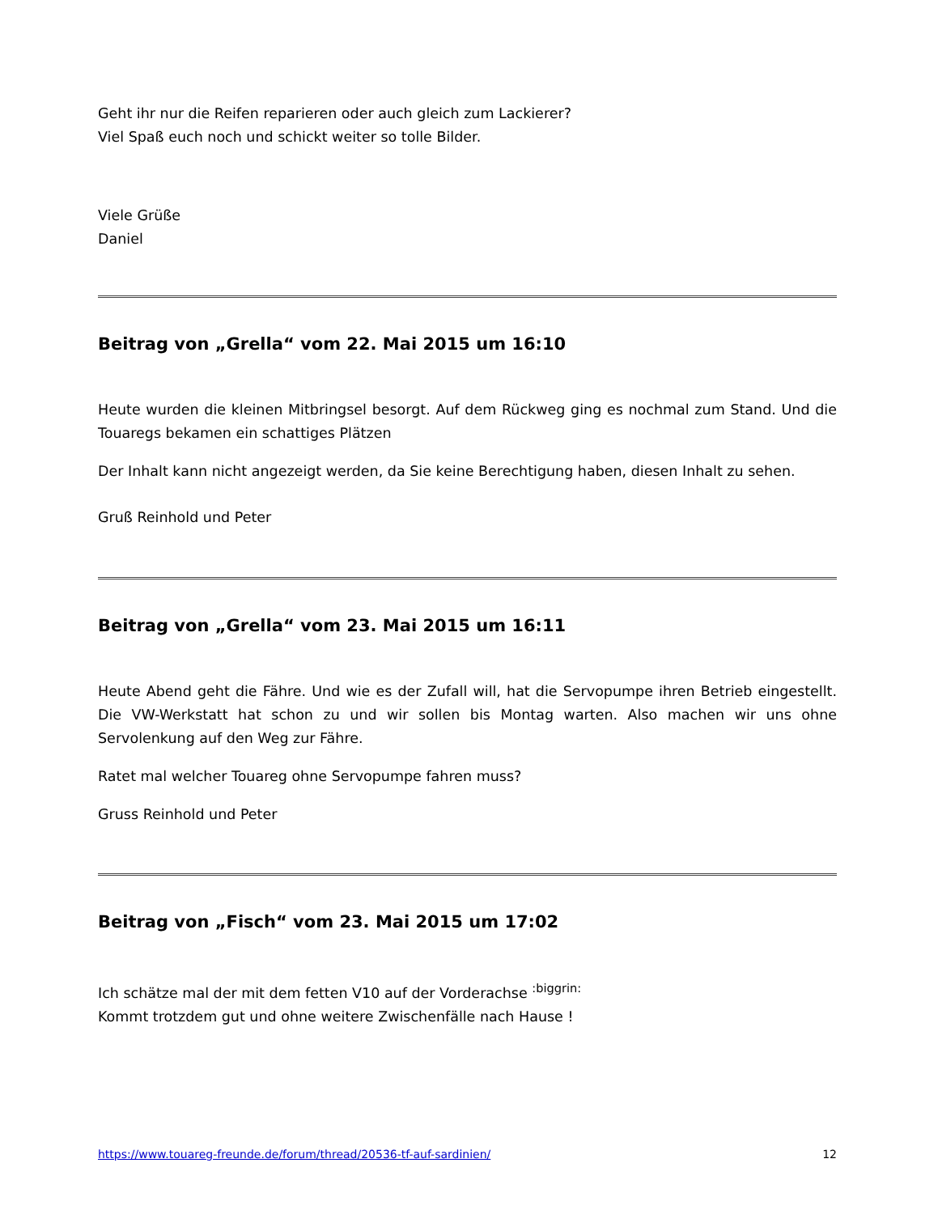Geht ihr nur die Reifen reparieren oder auch gleich zum Lackierer?
Viel Spaß euch noch und schickt weiter so tolle Bilder.
Viele Grüße
Daniel
Beitrag von „Grella“ vom 22. Mai 2015 um 16:10
Heute wurden die kleinen Mitbringsel besorgt. Auf dem Rückweg ging es nochmal zum Stand. Und die Touaregs bekamen ein schattiges Plätzen
Der Inhalt kann nicht angezeigt werden, da Sie keine Berechtigung haben, diesen Inhalt zu sehen.
Gruß Reinhold und Peter
Beitrag von „Grella“ vom 23. Mai 2015 um 16:11
Heute Abend geht die Fähre. Und wie es der Zufall will, hat die Servopumpe ihren Betrieb eingestellt. Die VW-Werkstatt hat schon zu und wir sollen bis Montag warten. Also machen wir uns ohne Servolenkung auf den Weg zur Fähre.
Ratet mal welcher Touareg ohne Servopumpe fahren muss?
Gruss Reinhold und Peter
Beitrag von „Fisch“ vom 23. Mai 2015 um 17:02
Ich schätze mal der mit dem fetten V10 auf der Vorderachse <sup>:biggrin:</sup>
Kommt trotzdem gut und ohne weitere Zwischenfälle nach Hause !
https://www.touareg-freunde.de/forum/thread/20536-tf-auf-sardinien/ 12